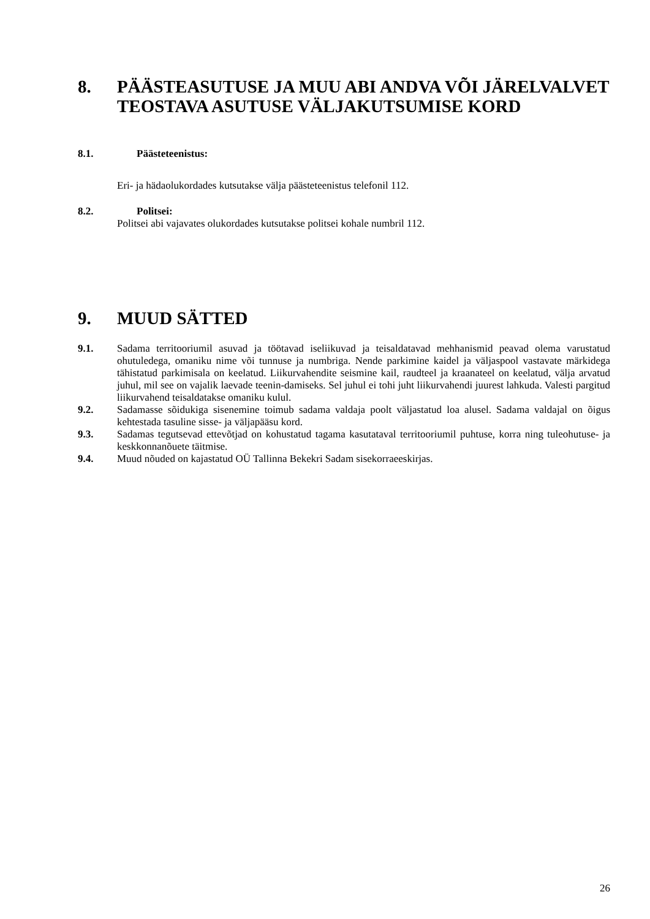8. PÄÄSTEASUTUSE JA MUU ABI ANDVA VÕI JÄRELVALVET TEOSTAVA ASUTUSE VÄLJAKUTSUMISE KORD
8.1. Päästeteenistus:
Eri- ja hädaolukordades kutsutakse välja päästeteenistus telefonil 112.
8.2. Politsei:
Politsei abi vajavates olukordades kutsutakse politsei kohale numbril 112.
9. MUUD SÄTTED
9.1. Sadama territooriumil asuvad ja töötavad iseliikuvad ja teisaldatavad mehhanismid peavad olema varustatud ohutuledega, omaniku nime või tunnuse ja numbriga. Nende parkimine kaidel ja väljaspool vastavate märkidega tähistatud parkimisala on keelatud. Liikurvahendite seismine kail, raudteel ja kraanateel on keelatud, välja arvatud juhul, mil see on vajalik laevade teenin-damiseks. Sel juhul ei tohi juht liikurvahendi juurest lahkuda. Valesti pargitud liikurvahend teisaldatakse omaniku kulul.
9.2. Sadamasse sõidukiga sisenemine toimub sadama valdaja poolt väljastatud loa alusel. Sadama valdajal on õigus kehtestada tasuline sisse- ja väljapääsu kord.
9.3. Sadamas tegutsevad ettevõtjad on kohustatud tagama kasutataval territooriumil puhtuse, korra ning tuleohutuse- ja keskkonnanõuete täitmise.
9.4. Muud nõuded on kajastatud OÜ Tallinna Bekekri Sadam sisekorraeeskirjas.
26